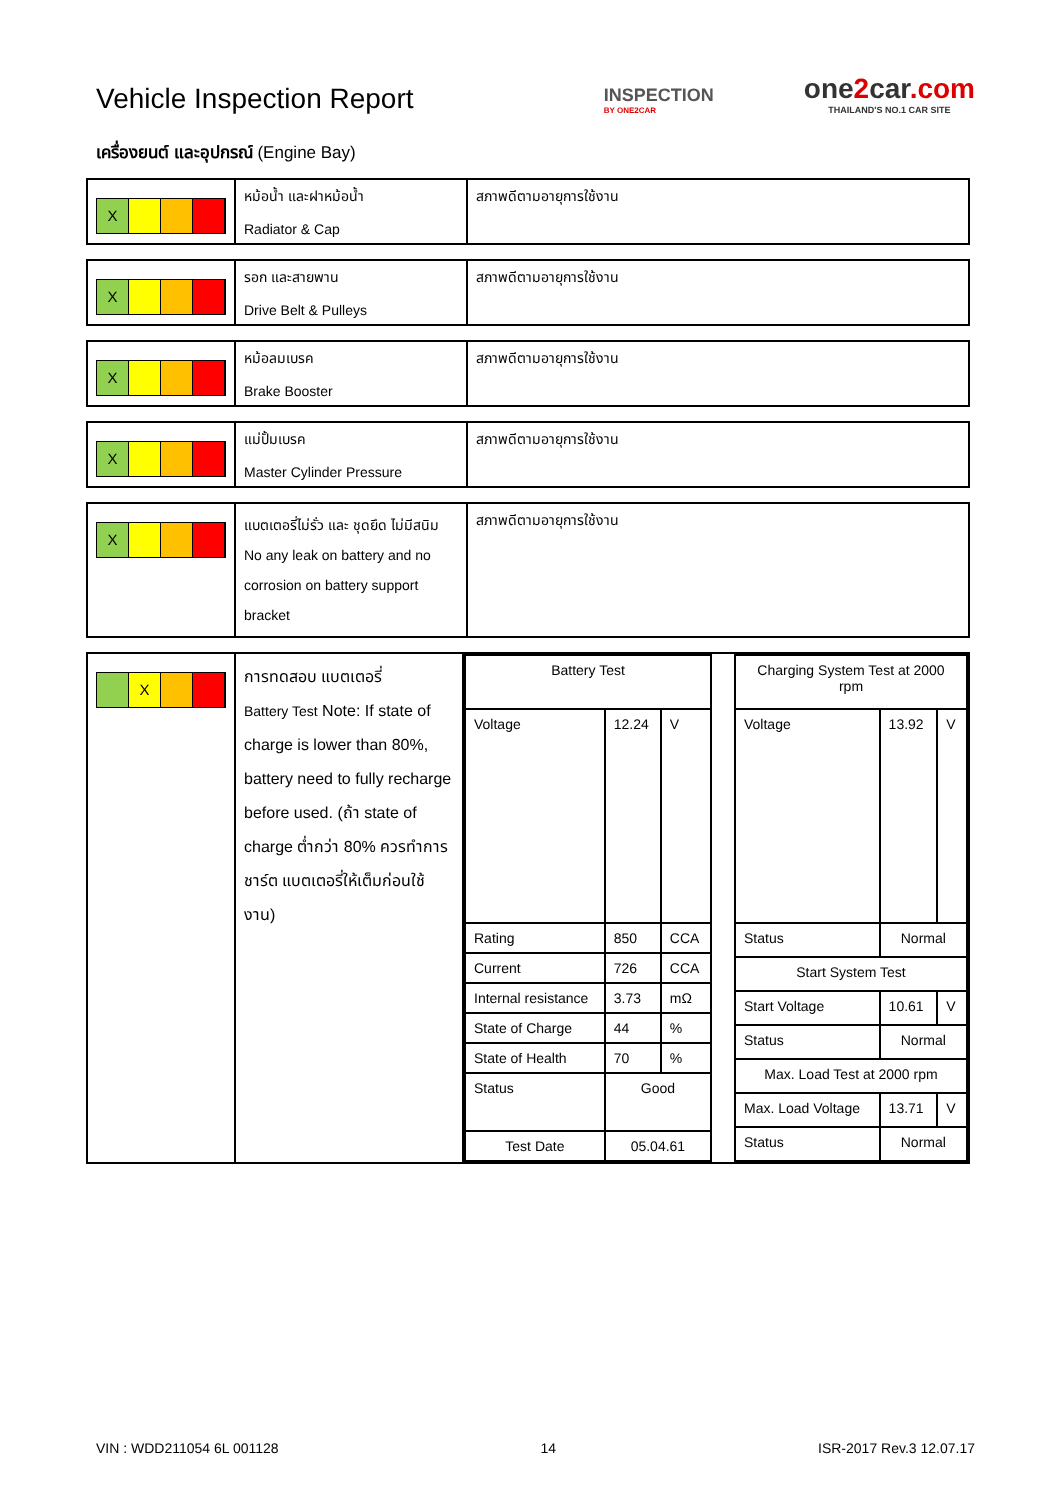Vehicle Inspection Report
INSPECTION
BY ONE2CAR
one2car.com
THAILAND'S NO.1 CAR SITE
เครื่องยนต์ และอุปกรณ์ (Engine Bay)
| X | หม้อน้ำ และฝาหม้อน้ำ Radiator & Cap | สภาพดีตามอายุการใช้งาน |
| X | รอก และสายพาน Drive Belt & Pulleys | สภาพดีตามอายุการใช้งาน |
| X | หม้อลมเบรค Brake Booster | สภาพดีตามอายุการใช้งาน |
| X | แม่ปั้มเบรค Master Cylinder Pressure | สภาพดีตามอายุการใช้งาน |
| X | แบตเตอรี่ไม่รั่ว และ ชุดยึด ไม่มีสนิม No any leak on battery and no corrosion on battery support bracket | สภาพดีตามอายุการใช้งาน |
| X | การทดสอบ แบตเตอรี่ Battery Test Note: If state of charge is lower than 80%, battery need to fully recharge before used. (ถ้า state of charge ต่ำกว่า 80% ควรทำการชาร์ต แบตเตอรี่ให้เต็มก่อนใช้งาน) | / Battery Test / / / / Voltage / 12.24 / V / / Rating / 850 / CCA / / Current / 726 / CCA / / Internal resistance / 3.73 / mΩ / / State of Charge / 44 / % / / State of Health / 70 / % / / Status / Good / / / Test Date / 05.04.61 / / / Charging System Test at 2000 rpm / / / / Voltage / 13.92 / V / / Status / Normal / / / Start System Test / / / / Start Voltage / 10.61 / V / / Status / Normal / / / Max. Load Test at 2000 rpm / / / / Max. Load Voltage / 13.71 / V / / Status / Normal / / |
VIN : WDD211054 6L 001128 14 ISR-2017 Rev.3 12.07.17